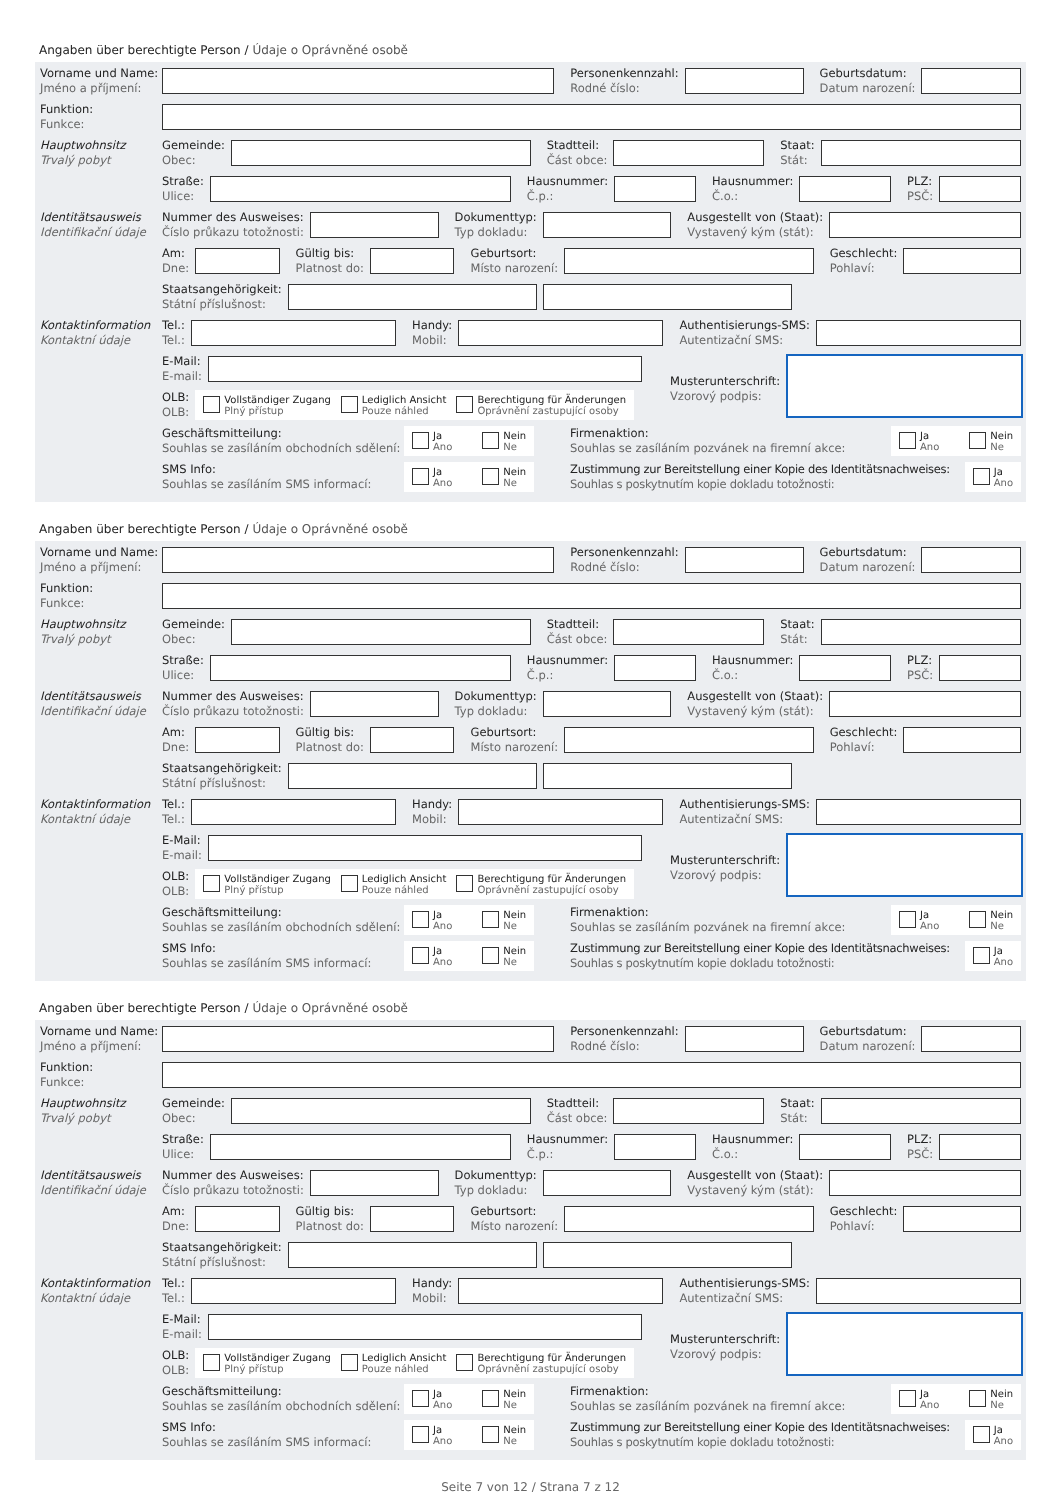Angaben über berechtigte Person / Údaje o Oprávněné osobě
Vorname und Name:
Jméno a příjmení:
Personenkennzahl:
Rodné číslo: Geburtsdatum:
Datum narození:
Funktion:
Funkce:
Hauptwohnsitz
Trvalý pobyt
Gemeinde:
Obec: Stadtteil:
Část obce: Staat:
Stát:
Straße:
Ulice: Hausnummer:
Č.p.: Hausnummer:
Č.o.: PLZ:
PSČ:
Identitätsausweis
Identifikační údaje
Nummer des Ausweises:
Číslo průkazu totožnosti: Dokumenttyp:
Typ dokladu: Ausgestellt von (Staat):
Vystavený kým (stát):
Am:
Dne: Gültig bis:
Platnost do: Geburtsort:
Místo narození: Geschlecht:
Pohlaví:
Staatsangehörigkeit:
Státní příslušnost:
Kontaktinformation
Kontaktní údaje
Tel.:
Tel.: Handy:
Mobil: Authentisierungs-SMS:
Autentizační SMS:
E-Mail:
E-mail:
OLB:
OLB:
Vollständiger Zugang
Plný přístup
Lediglich Ansicht
Pouze náhled
Berechtigung für Änderungen
Oprávnění zastupující osoby
Musterunterschrift:
Vzorový podpis:
Geschäftsmitteilung:
Souhlas se zasíláním obchodních sdělení:
Ja
Ano
Nein
Ne
Firmenaktion:
Souhlas se zasíláním pozvánek na firemní akce:
Ja
Ano
Nein
Ne
SMS Info:
Souhlas se zasíláním SMS informací:
Ja
Ano
Nein
Ne
Zustimmung zur Bereitstellung einer Kopie des Identitätsnachweises:
Souhlas s poskytnutím kopie dokladu totožnosti:
Ja
Ano
Angaben über berechtigte Person / Údaje o Oprávněné osobě
Vorname und Name:
Jméno a příjmení:
Personenkennzahl:
Rodné číslo: Geburtsdatum:
Datum narození:
Funktion:
Funkce:
Hauptwohnsitz
Trvalý pobyt
Gemeinde:
Obec: Stadtteil:
Část obce: Staat:
Stát:
Straße:
Ulice: Hausnummer:
Č.p.: Hausnummer:
Č.o.: PLZ:
PSČ:
Identitätsausweis
Identifikační údaje
Nummer des Ausweises:
Číslo průkazu totožnosti: Dokumenttyp:
Typ dokladu: Ausgestellt von (Staat):
Vystavený kým (stát):
Am:
Dne: Gültig bis:
Platnost do: Geburtsort:
Místo narození: Geschlecht:
Pohlaví:
Staatsangehörigkeit:
Státní příslušnost:
Kontaktinformation
Kontaktní údaje
Tel.:
Tel.: Handy:
Mobil: Authentisierungs-SMS:
Autentizační SMS:
E-Mail:
E-mail:
OLB:
OLB:
Vollständiger Zugang
Plný přístup
Lediglich Ansicht
Pouze náhled
Berechtigung für Änderungen
Oprávnění zastupující osoby
Musterunterschrift:
Vzorový podpis:
Geschäftsmitteilung:
Souhlas se zasíláním obchodních sdělení:
Ja
Ano
Nein
Ne
Firmenaktion:
Souhlas se zasíláním pozvánek na firemní akce:
Ja
Ano
Nein
Ne
SMS Info:
Souhlas se zasíláním SMS informací:
Ja
Ano
Nein
Ne
Zustimmung zur Bereitstellung einer Kopie des Identitätsnachweises:
Souhlas s poskytnutím kopie dokladu totožnosti:
Ja
Ano
Angaben über berechtigte Person / Údaje o Oprávněné osobě
Vorname und Name:
Jméno a příjmení:
Personenkennzahl:
Rodné číslo: Geburtsdatum:
Datum narození:
Funktion:
Funkce:
Hauptwohnsitz
Trvalý pobyt
Gemeinde:
Obec: Stadtteil:
Část obce: Staat:
Stát:
Straße:
Ulice: Hausnummer:
Č.p.: Hausnummer:
Č.o.: PLZ:
PSČ:
Identitätsausweis
Identifikační údaje
Nummer des Ausweises:
Číslo průkazu totožnosti: Dokumenttyp:
Typ dokladu: Ausgestellt von (Staat):
Vystavený kým (stát):
Am:
Dne: Gültig bis:
Platnost do: Geburtsort:
Místo narození: Geschlecht:
Pohlaví:
Staatsangehörigkeit:
Státní příslušnost:
Kontaktinformation
Kontaktní údaje
Tel.:
Tel.: Handy:
Mobil: Authentisierungs-SMS:
Autentizační SMS:
E-Mail:
E-mail:
OLB:
OLB:
Vollständiger Zugang
Plný přístup
Lediglich Ansicht
Pouze náhled
Berechtigung für Änderungen
Oprávnění zastupující osoby
Musterunterschrift:
Vzorový podpis:
Geschäftsmitteilung:
Souhlas se zasíláním obchodních sdělení:
Ja
Ano
Nein
Ne
Firmenaktion:
Souhlas se zasíláním pozvánek na firemní akce:
Ja
Ano
Nein
Ne
SMS Info:
Souhlas se zasíláním SMS informací:
Ja
Ano
Nein
Ne
Zustimmung zur Bereitstellung einer Kopie des Identitätsnachweises:
Souhlas s poskytnutím kopie dokladu totožnosti:
Ja
Ano
Seite 7 von 12 / Strana 7 z 12